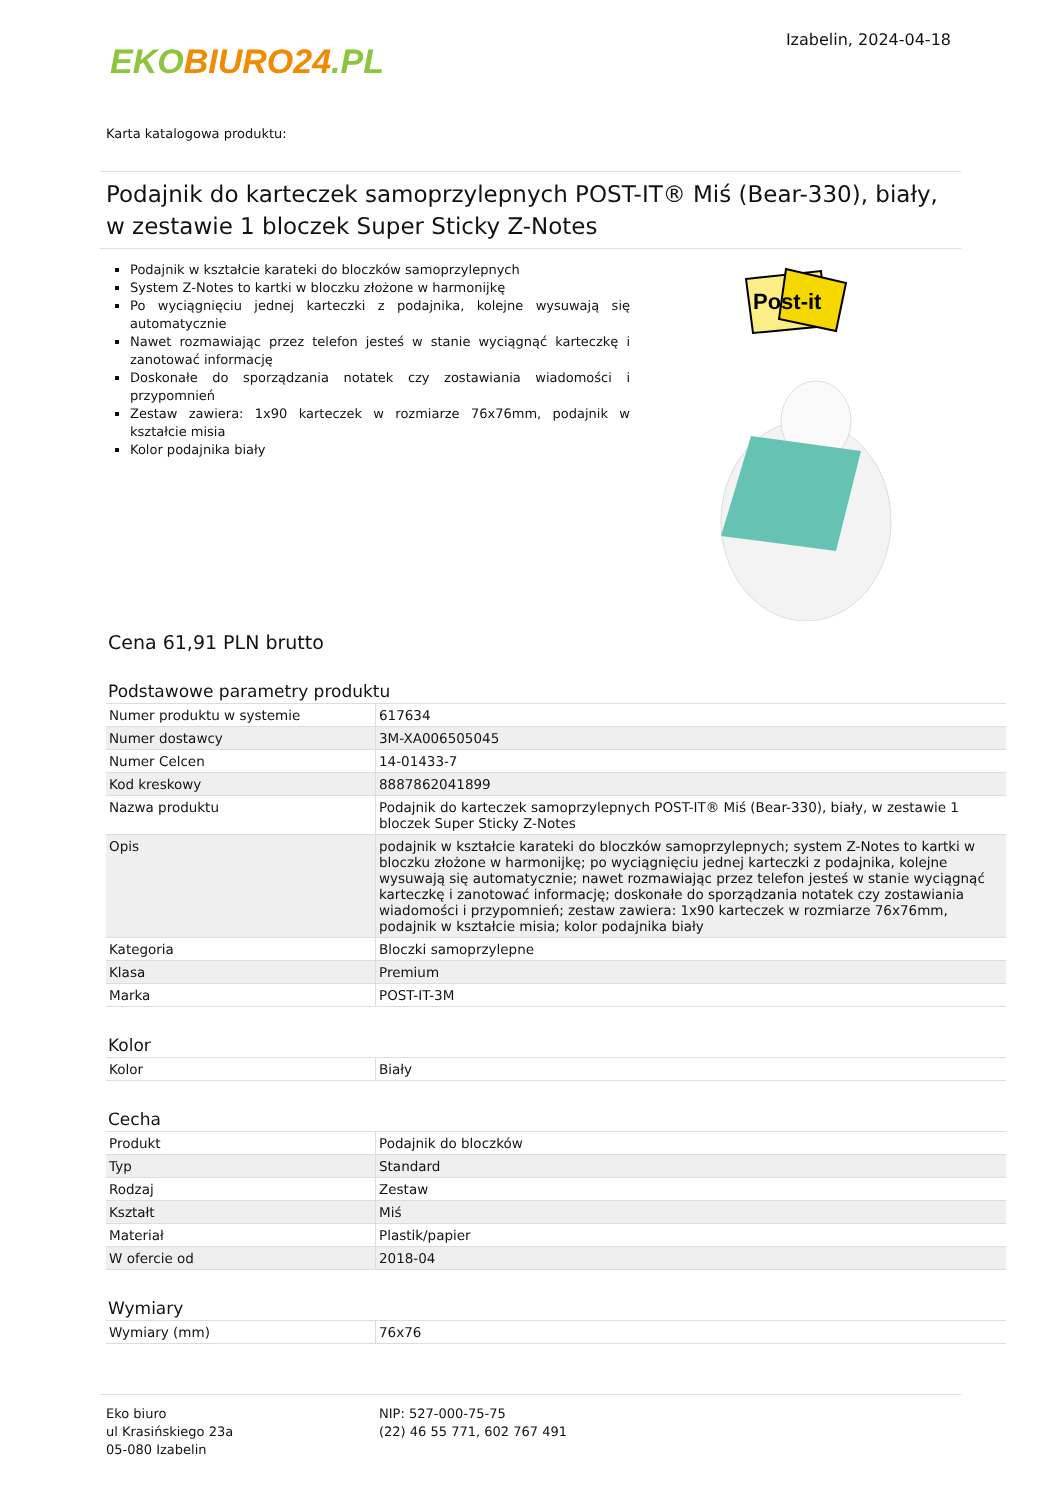EKO BIURO24.PL
Izabelin, 2024-04-18
Karta katalogowa produktu:
Podajnik do karteczek samoprzylepnych POST-IT® Miś (Bear-330), biały, w zestawie 1 bloczek Super Sticky Z-Notes
Podajnik w kształcie karateki do bloczków samoprzylepnych
System Z-Notes to kartki w bloczku złożone w harmonijkę
Po wyciągnięciu jednej karteczki z podajnika, kolejne wysuwają się automatycznie
Nawet rozmawiając przez telefon jesteś w stanie wyciągnąć karteczkę i zanotować informację
Doskonałe do sporządzania notatek czy zostawiania wiadomości i przypomnień
Zestaw zawiera: 1x90 karteczek w rozmiarze 76x76mm, podajnik w kształcie misia
Kolor podajnika biały
Post-it
Cena 61,91 PLN brutto
Podstawowe parametry produktu
| Numer produktu w systemie | 617634 |
| Numer dostawcy | 3M-XA006505045 |
| Numer Celcen | 14-01433-7 |
| Kod kreskowy | 8887862041899 |
| Nazwa produktu | Podajnik do karteczek samoprzylepnych POST-IT® Miś (Bear-330), biały, w zestawie 1 bloczek Super Sticky Z-Notes |
| Opis | podajnik w kształcie karateki do bloczków samoprzylepnych; system Z-Notes to kartki w bloczku złożone w harmonijkę; po wyciągnięciu jednej karteczki z podajnika, kolejne wysuwają się automatycznie; nawet rozmawiając przez telefon jesteś w stanie wyciągnąć karteczkę i zanotować informację; doskonałe do sporządzania notatek czy zostawiania wiadomości i przypomnień; zestaw zawiera: 1x90 karteczek w rozmiarze 76x76mm, podajnik w kształcie misia; kolor podajnika biały |
| Kategoria | Bloczki samoprzylepne |
| Klasa | Premium |
| Marka | POST-IT-3M |
Kolor
| Kolor | Biały |
Cecha
| Produkt | Podajnik do bloczków |
| Typ | Standard |
| Rodzaj | Zestaw |
| Kształt | Miś |
| Materiał | Plastik/papier |
| W ofercie od | 2018-04 |
Wymiary
| Wymiary (mm) | 76x76 |
Eko biuro
ul Krasińskiego 23a
05-080 Izabelin
NIP: 527-000-75-75
(22) 46 55 771, 602 767 491